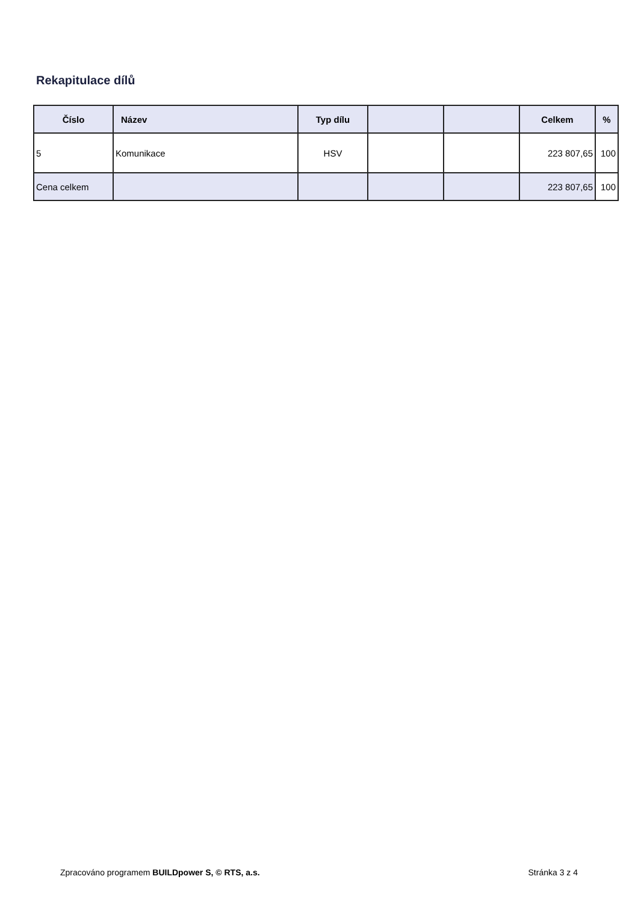Rekapitulace dílů
| Číslo | Název | Typ dílu | | | Celkem | % |
| --- | --- | --- | --- | --- | --- | --- |
| 5 | Komunikace | HSV | | | 223 807,65 | 100 |
| Cena celkem | | | | | 223 807,65 | 100 |
Zpracováno programem BUILDpower S, © RTS, a.s. Stránka 3 z 4